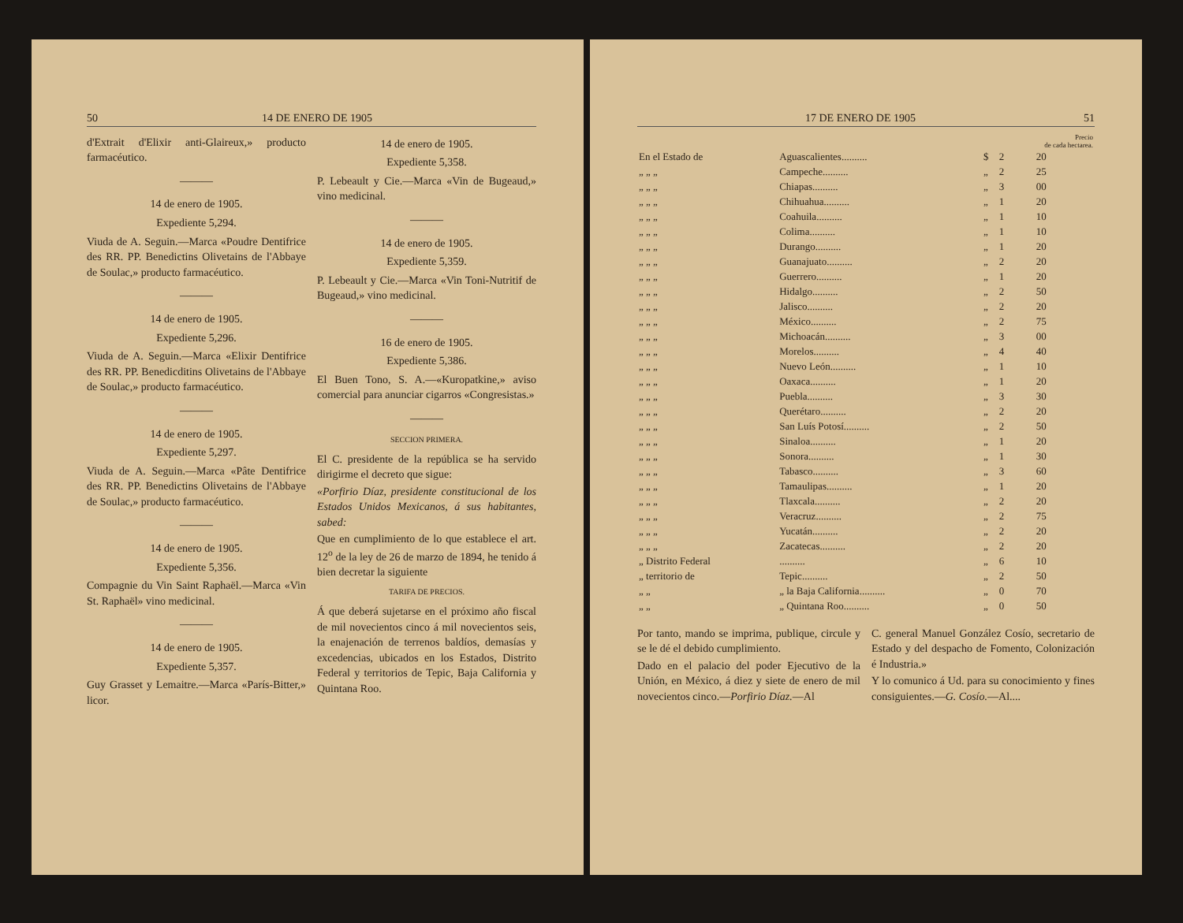50 14 DE ENERO DE 1905
d'Extrait d'Elixir anti-Glaireux,» producto farmacéutico.
———
14 de enero de 1905.
Expediente 5,294.
Viuda de A. Seguin.—Marca «Poudre Dentifrice des RR. PP. Benedictins Olivetains de l'Abbaye de Soulac,» producto farmacéutico.
———
14 de enero de 1905.
Expediente 5,296.
Viuda de A. Seguin.—Marca «Elixir Dentifrice des RR. PP. Benedicditins Olivetains de l'Abbaye de Soulac,» producto farmacéutico.
———
14 de enero de 1905.
Expediente 5,297.
Viuda de A. Seguin.—Marca «Pâte Dentifrice des RR. PP. Benedictins Olivetains de l'Abbaye de Soulac,» producto farmacéutico.
———
14 de enero de 1905.
Expediente 5,356.
Compagnie du Vin Saint Raphaël.—Marca «Vin St. Raphaël» vino medicinal.
———
14 de enero de 1905.
Expediente 5,357.
Guy Grasset y Lemaitre.—Marca «París-Bitter,» licor.
14 de enero de 1905.
Expediente 5,358.
P. Lebeault y Cie.—Marca «Vin de Bugeaud,» vino medicinal.
———
14 de enero de 1905.
Expediente 5,359.
P. Lebeault y Cie.—Marca «Vin Toni-Nutritif de Bugeaud,» vino medicinal.
———
16 de enero de 1905.
Expediente 5,386.
El Buen Tono, S. A.—«Kuropatkine,» aviso comercial para anunciar cigarros «Congresistas.»
———
SECCION PRIMERA.
El C. presidente de la república se ha servido dirigirme el decreto que sigue:
«Porfirio Díaz, presidente constitucional de los Estados Unidos Mexicanos, á sus habitantes, sabed:
Que en cumplimiento de lo que establece el art. 12<sup>o</sup> de la ley de 26 de marzo de 1894, he tenido á bien decretar la siguiente
TARIFA DE PRECIOS.
Á que deberá sujetarse en el próximo año fiscal de mil novecientos cinco á mil novecientos seis, la enajenación de terrenos baldíos, demasías y excedencias, ubicados en los Estados, Distrito Federal y territorios de Tepic, Baja California y Quintana Roo.
17 DE ENERO DE 1905 51
| | | | Precio de cada hectarea. | |
| En el Estado de | Aguascalientes.......... | $ | 2 | 20 |
| „ „ „ | Campeche.......... | „ | 2 | 25 |
| „ „ „ | Chiapas.......... | „ | 3 | 00 |
| „ „ „ | Chihuahua.......... | „ | 1 | 20 |
| „ „ „ | Coahuila.......... | „ | 1 | 10 |
| „ „ „ | Colima.......... | „ | 1 | 10 |
| „ „ „ | Durango.......... | „ | 1 | 20 |
| „ „ „ | Guanajuato.......... | „ | 2 | 20 |
| „ „ „ | Guerrero.......... | „ | 1 | 20 |
| „ „ „ | Hidalgo.......... | „ | 2 | 50 |
| „ „ „ | Jalisco.......... | „ | 2 | 20 |
| „ „ „ | México.......... | „ | 2 | 75 |
| „ „ „ | Michoacán.......... | „ | 3 | 00 |
| „ „ „ | Morelos.......... | „ | 4 | 40 |
| „ „ „ | Nuevo León.......... | „ | 1 | 10 |
| „ „ „ | Oaxaca.......... | „ | 1 | 20 |
| „ „ „ | Puebla.......... | „ | 3 | 30 |
| „ „ „ | Querétaro.......... | „ | 2 | 20 |
| „ „ „ | San Luís Potosí.......... | „ | 2 | 50 |
| „ „ „ | Sinaloa.......... | „ | 1 | 20 |
| „ „ „ | Sonora.......... | „ | 1 | 30 |
| „ „ „ | Tabasco.......... | „ | 3 | 60 |
| „ „ „ | Tamaulipas.......... | „ | 1 | 20 |
| „ „ „ | Tlaxcala.......... | „ | 2 | 20 |
| „ „ „ | Veracruz.......... | „ | 2 | 75 |
| „ „ „ | Yucatán.......... | „ | 2 | 20 |
| „ „ „ | Zacatecas.......... | „ | 2 | 20 |
| „ Distrito Federal | .......... | „ | 6 | 10 |
| „ territorio de | Tepic.......... | „ | 2 | 50 |
| „ „ | „ la Baja California.......... | „ | 0 | 70 |
| „ „ | „ Quintana Roo.......... | „ | 0 | 50 |
Por tanto, mando se imprima, publique, circule y se le dé el debido cumplimiento.
Dado en el palacio del poder Ejecutivo de la Unión, en México, á diez y siete de enero de mil novecientos cinco.—Porfirio Díaz.—Al
C. general Manuel González Cosío, secretario de Estado y del despacho de Fomento, Colonización é Industria.»
Y lo comunico á Ud. para su conocimiento y fines consiguientes.—G. Cosío.—Al....